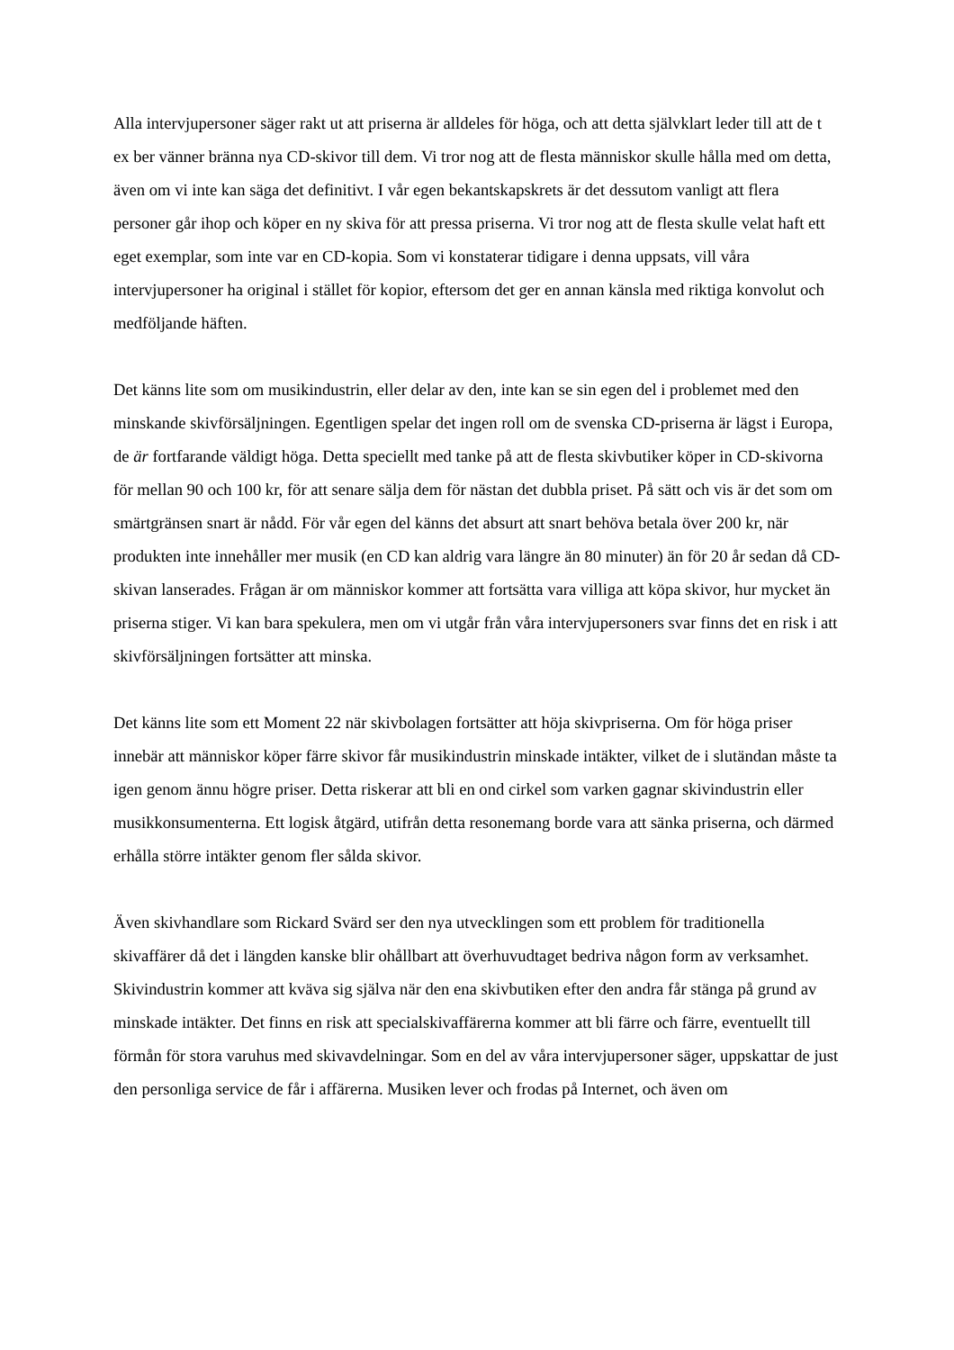Alla intervjupersoner säger rakt ut att priserna är alldeles för höga, och att detta självklart leder till att de t ex ber vänner bränna nya CD-skivor till dem. Vi tror nog att de flesta människor skulle hålla med om detta, även om vi inte kan säga det definitivt. I vår egen bekantskapskrets är det dessutom vanligt att flera personer går ihop och köper en ny skiva för att pressa priserna. Vi tror nog att de flesta skulle velat haft ett eget exemplar, som inte var en CD-kopia. Som vi konstaterar tidigare i denna uppsats, vill våra intervjupersoner ha original i stället för kopior, eftersom det ger en annan känsla med riktiga konvolut och medföljande häften.
Det känns lite som om musikindustrin, eller delar av den, inte kan se sin egen del i problemet med den minskande skivförsäljningen. Egentligen spelar det ingen roll om de svenska CD-priserna är lägst i Europa, de är fortfarande väldigt höga. Detta speciellt med tanke på att de flesta skivbutiker köper in CD-skivorna för mellan 90 och 100 kr, för att senare sälja dem för nästan det dubbla priset. På sätt och vis är det som om smärtgränsen snart är nådd. För vår egen del känns det absurt att snart behöva betala över 200 kr, när produkten inte innehåller mer musik (en CD kan aldrig vara längre än 80 minuter) än för 20 år sedan då CD-skivan lanserades. Frågan är om människor kommer att fortsätta vara villiga att köpa skivor, hur mycket än priserna stiger. Vi kan bara spekulera, men om vi utgår från våra intervjupersoners svar finns det en risk i att skivförsäljningen fortsätter att minska.
Det känns lite som ett Moment 22 när skivbolagen fortsätter att höja skivpriserna. Om för höga priser innebär att människor köper färre skivor får musikindustrin minskade intäkter, vilket de i slutändan måste ta igen genom ännu högre priser. Detta riskerar att bli en ond cirkel som varken gagnar skivindustrin eller musikkonsumenterna. Ett logisk åtgärd, utifrån detta resonemang borde vara att sänka priserna, och därmed erhålla större intäkter genom fler sålda skivor.
Även skivhandlare som Rickard Svärd ser den nya utvecklingen som ett problem för traditionella skivaffärer då det i längden kanske blir ohållbart att överhuvudtaget bedriva någon form av verksamhet. Skivindustrin kommer att kväva sig själva när den ena skivbutiken efter den andra får stänga på grund av minskade intäkter. Det finns en risk att specialskivaffärerna kommer att bli färre och färre, eventuellt till förmån för stora varuhus med skivavdelningar. Som en del av våra intervjupersoner säger, uppskattar de just den personliga service de får i affärerna. Musiken lever och frodas på Internet, och även om